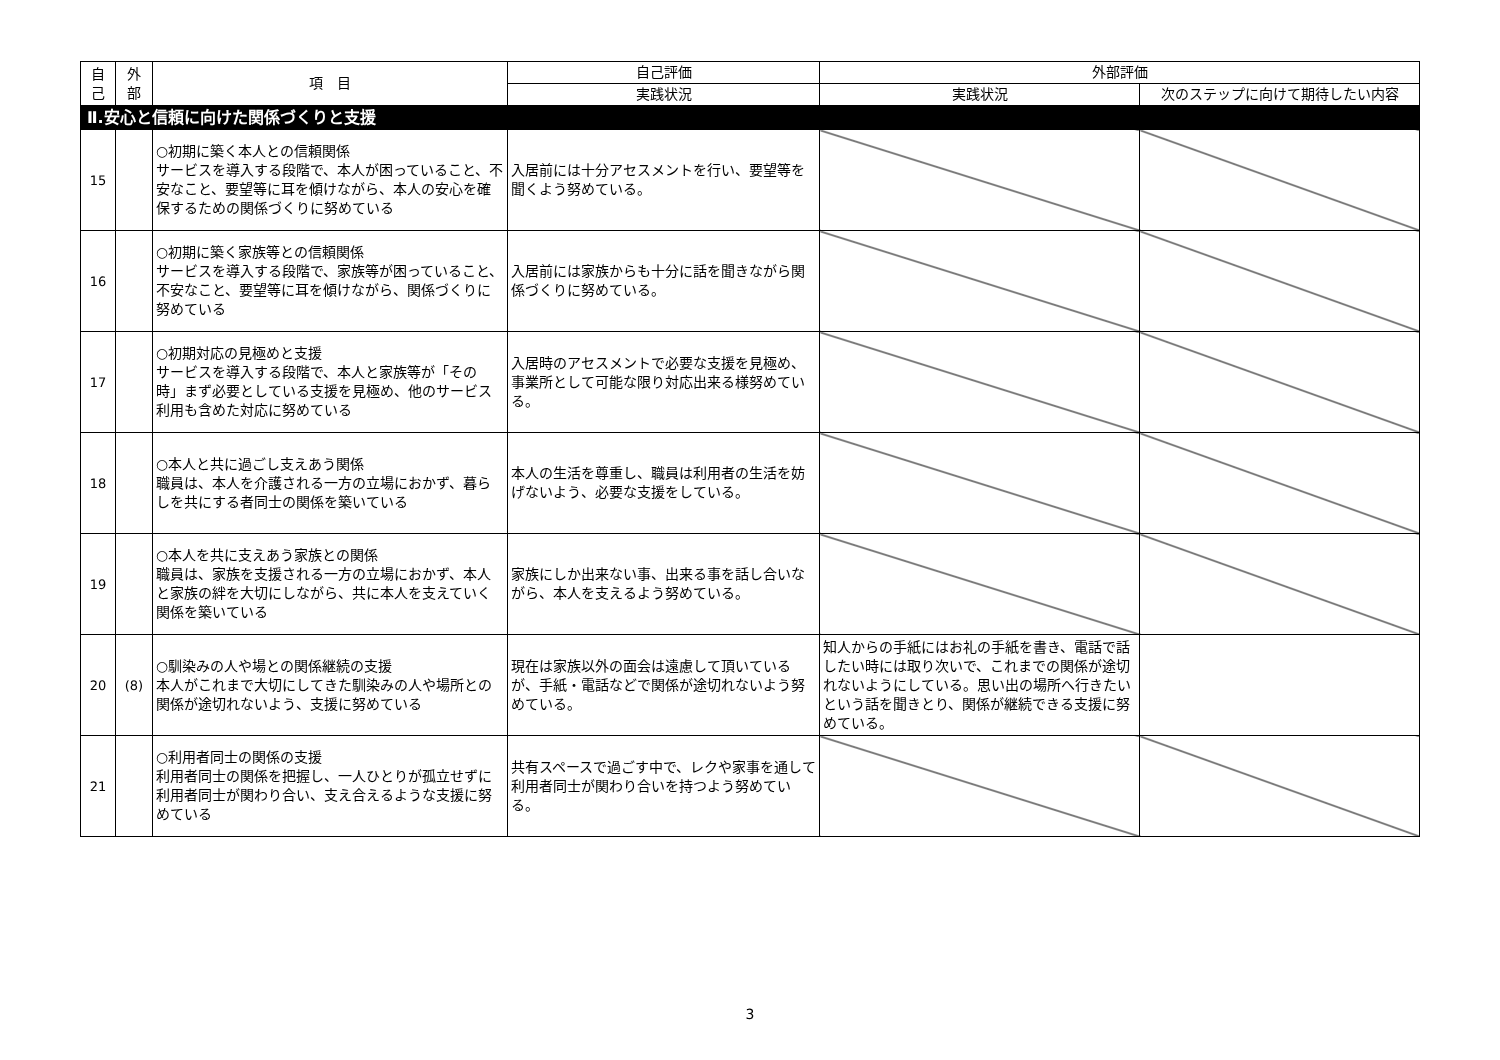| 自 己 | 外 部 | 項 目 | 自己評価 | 外部評価 | |
| --- | --- | --- | --- | --- | --- |
| | | | 実践状況 | 実践状況 | 次のステップに向けて期待したい内容 |
| Ⅱ.安心と信頼に向けた関係づくりと支援 | | | | | |
| 15 | | ○初期に築く本人との信頼関係 サービスを導入する段階で、本人が困っていること、不安なこと、要望等に耳を傾けながら、本人の安心を確保するための関係づくりに努めている | 入居前には十分アセスメントを行い、要望等を聞くよう努めている。 | | |
| 16 | | ○初期に築く家族等との信頼関係 サービスを導入する段階で、家族等が困っていること、不安なこと、要望等に耳を傾けながら、関係づくりに努めている | 入居前には家族からも十分に話を聞きながら関係づくりに努めている。 | | |
| 17 | | ○初期対応の見極めと支援 サービスを導入する段階で、本人と家族等が「その時」まず必要としている支援を見極め、他のサービス利用も含めた対応に努めている | 入居時のアセスメントで必要な支援を見極め、事業所として可能な限り対応出来る様努めている。 | | |
| 18 | | ○本人と共に過ごし支えあう関係 職員は、本人を介護される一方の立場におかず、暮らしを共にする者同士の関係を築いている | 本人の生活を尊重し、職員は利用者の生活を妨げないよう、必要な支援をしている。 | | |
| 19 | | ○本人を共に支えあう家族との関係 職員は、家族を支援される一方の立場におかず、本人と家族の絆を大切にしながら、共に本人を支えていく関係を築いている | 家族にしか出来ない事、出来る事を話し合いながら、本人を支えるよう努めている。 | | |
| 20 | (8) | ○馴染みの人や場との関係継続の支援 本人がこれまで大切にしてきた馴染みの人や場所との関係が途切れないよう、支援に努めている | 現在は家族以外の面会は遠慮して頂いているが、手紙・電話などで関係が途切れないよう努めている。 | 知人からの手紙にはお礼の手紙を書き、電話で話したい時には取り次いで、これまでの関係が途切れないようにしている。思い出の場所へ行きたいという話を聞きとり、関係が継続できる支援に努めている。 | |
| 21 | | ○利用者同士の関係の支援 利用者同士の関係を把握し、一人ひとりが孤立せずに利用者同士が関わり合い、支え合えるような支援に努めている | 共有スペースで過ごす中で、レクや家事を通して利用者同士が関わり合いを持つよう努めている。 | | |
3